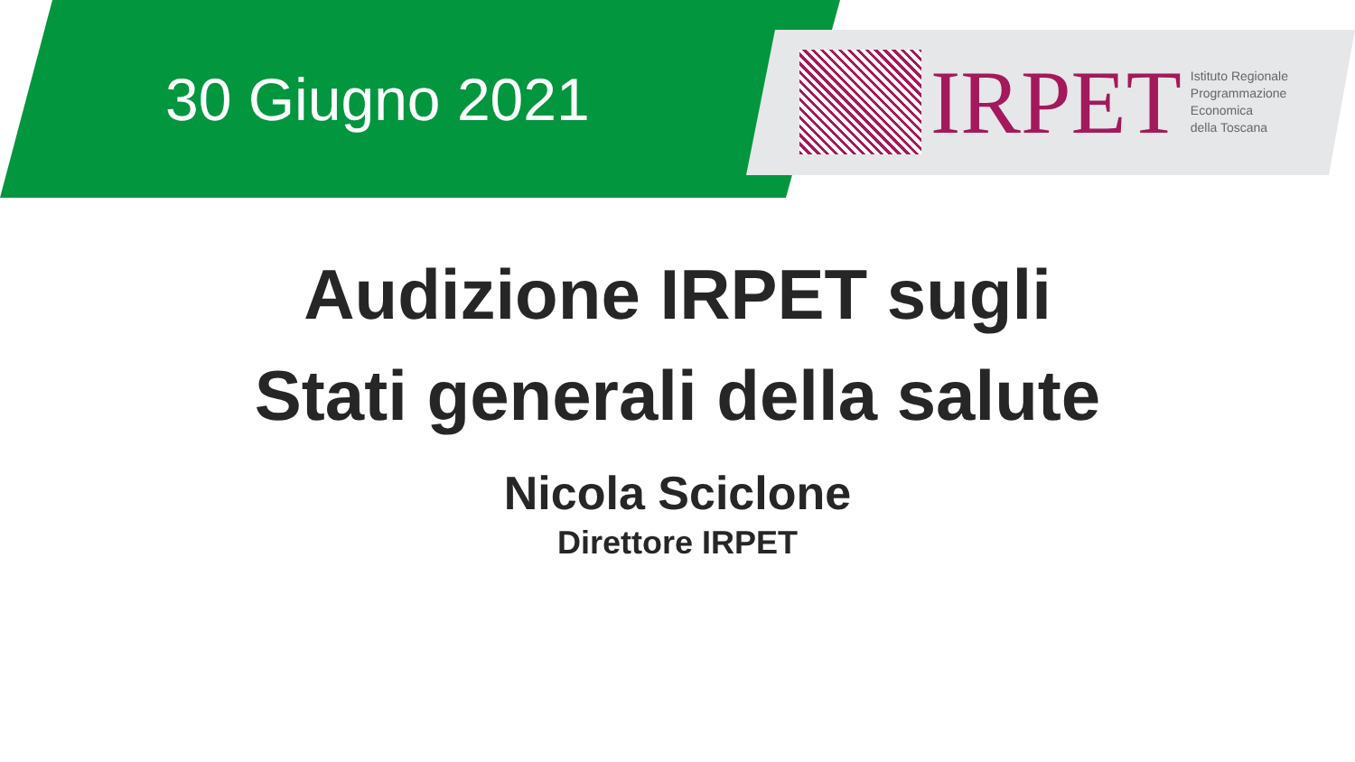30 Giugno 2021
IRPET
Istituto Regionale
Programmazione
Economica
della Toscana
Audizione IRPET sugli
Stati generali della salute
Nicola Sciclone
Direttore IRPET